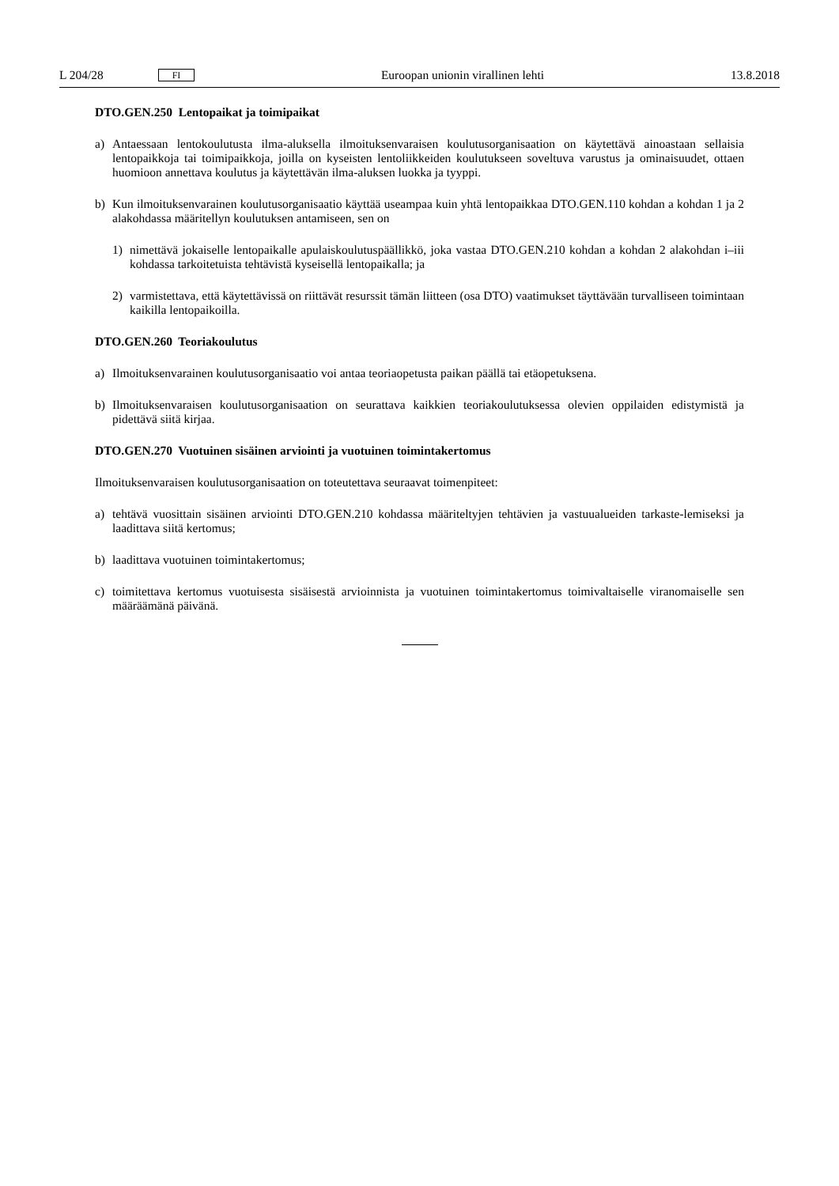L 204/28 FI Euroopan unionin virallinen lehti 13.8.2018
DTO.GEN.250 Lentopaikat ja toimipaikat
a) Antaessaan lentokoulutusta ilma-aluksella ilmoituksenvaraisen koulutusorganisaation on käytettävä ainoastaan sellaisia lentopaikkoja tai toimipaikkoja, joilla on kyseisten lentoliikkeiden koulutukseen soveltuva varustus ja ominaisuudet, ottaen huomioon annettava koulutus ja käytettävän ilma-aluksen luokka ja tyyppi.
b) Kun ilmoituksenvarainen koulutusorganisaatio käyttää useampaa kuin yhtä lentopaikkaa DTO.GEN.110 kohdan a kohdan 1 ja 2 alakohdassa määritellyn koulutuksen antamiseen, sen on
1) nimettävä jokaiselle lentopaikalle apulaiskoulutuspäällikkö, joka vastaa DTO.GEN.210 kohdan a kohdan 2 alakohdan i–iii kohdassa tarkoitetuista tehtävistä kyseisellä lentopaikalla; ja
2) varmistettava, että käytettävissä on riittävät resurssit tämän liitteen (osa DTO) vaatimukset täyttävään turvalliseen toimintaan kaikilla lentopaikoilla.
DTO.GEN.260 Teoriakoulutus
a) Ilmoituksenvarainen koulutusorganisaatio voi antaa teoriaopetusta paikan päällä tai etäopetuksena.
b) Ilmoituksenvaraisen koulutusorganisaation on seurattava kaikkien teoriakoulutuksessa olevien oppilaiden edistymistä ja pidettävä siitä kirjaa.
DTO.GEN.270 Vuotuinen sisäinen arviointi ja vuotuinen toimintakertomus
Ilmoituksenvaraisen koulutusorganisaation on toteutettava seuraavat toimenpiteet:
a) tehtävä vuosittain sisäinen arviointi DTO.GEN.210 kohdassa määriteltyjen tehtävien ja vastuualueiden tarkaste-lemiseksi ja laadittava siitä kertomus;
b) laadittava vuotuinen toimintakertomus;
c) toimitettava kertomus vuotuisesta sisäisestä arvioinnista ja vuotuinen toimintakertomus toimivaltaiselle viranomaiselle sen määräämänä päivänä.